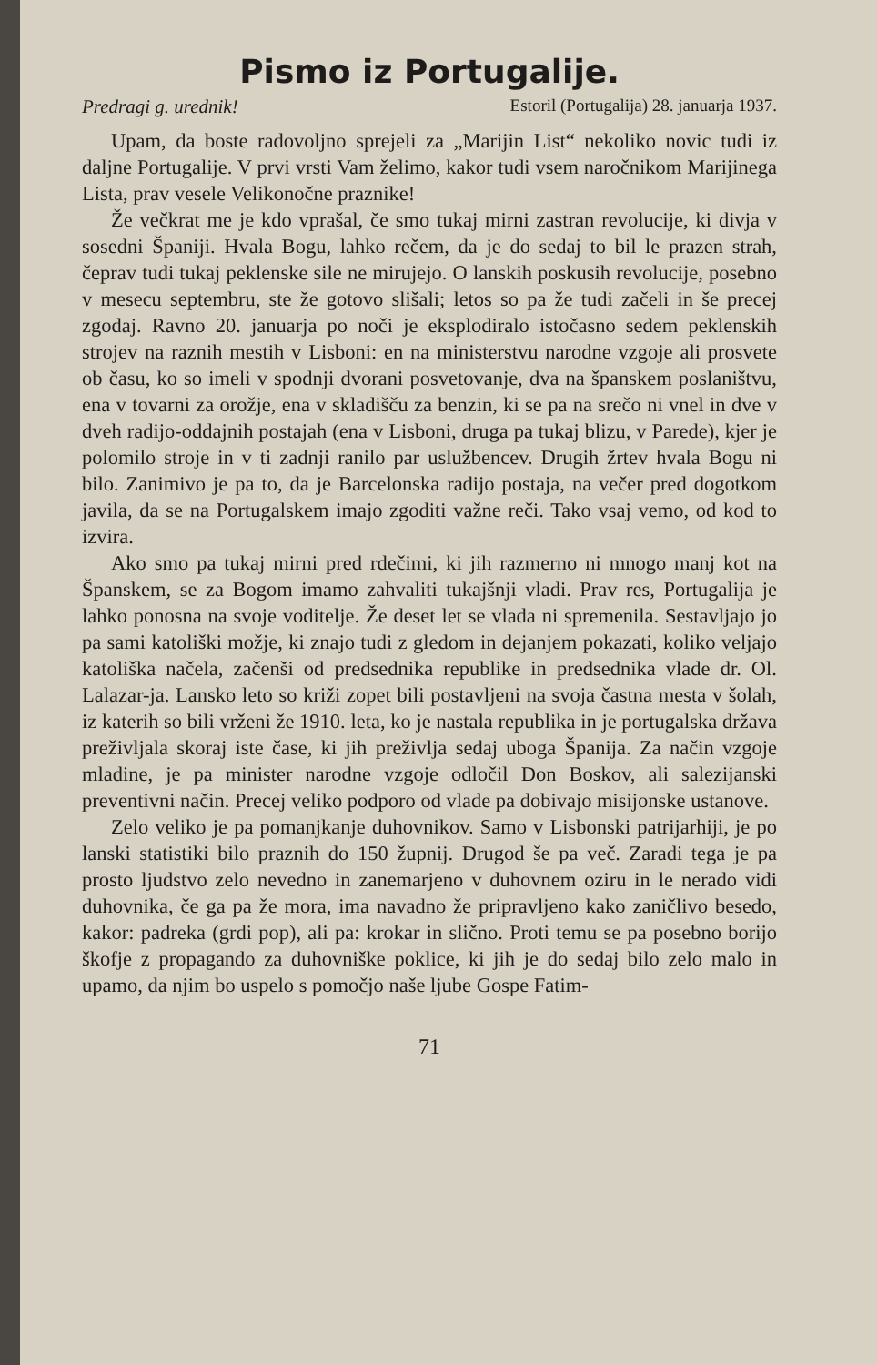Pismo iz Portugalije.
Predragi g. urednik! Estoril (Portugalija) 28. januarja 1937.
Upam, da boste radovoljno sprejeli za „Marijin List“ nekoliko novic tudi iz daljne Portugalije. V prvi vrsti Vam želimo, kakor tudi vsem naročnikom Marijinega Lista, prav vesele Velikonočne praznike!
Že večkrat me je kdo vprašal, če smo tukaj mirni zastran revolucije, ki divja v sosedni Španiji. Hvala Bogu, lahko rečem, da je do sedaj to bil le prazen strah, čeprav tudi tukaj peklenske sile ne mirujejo. O lanskih poskusih revolucije, posebno v mesecu septembru, ste že gotovo slišali; letos so pa že tudi začeli in še precej zgodaj. Ravno 20. januarja po noči je eksplodiralo istočasno sedem peklenskih strojev na raznih mestih v Lisboni: en na ministerstvu narodne vzgoje ali prosvete ob času, ko so imeli v spodnji dvorani posvetovanje, dva na španskem poslaništvu, ena v tovarni za orožje, ena v skladišču za benzin, ki se pa na srečo ni vnel in dve v dveh radijo-oddajnih postajah (ena v Lisboni, druga pa tukaj blizu, v Parede), kjer je polomilo stroje in v ti zadnji ranilo par uslužbencev. Drugih žrtev hvala Bogu ni bilo. Zanimivo je pa to, da je Barcelonska radijo postaja, na večer pred dogotkom javila, da se na Portugalskem imajo zgoditi važne reči. Tako vsaj vemo, od kod to izvira.
Ako smo pa tukaj mirni pred rdečimi, ki jih razmerno ni mnogo manj kot na Španskem, se za Bogom imamo zahvaliti tukajšnji vladi. Prav res, Portugalija je lahko ponosna na svoje voditelje. Že deset let se vlada ni spremenila. Sestavljajo jo pa sami katoliški možje, ki znajo tudi z gledom in dejanjem pokazati, koliko veljajo katoliška načela, začenši od predsednika republike in predsednika vlade dr. Ol. Lalazar-ja. Lansko leto so križi zopet bili postavljeni na svoja častna mesta v šolah, iz katerih so bili vrženi že 1910. leta, ko je nastala republika in je portugalska država preživljala skoraj iste čase, ki jih preživlja sedaj uboga Španija. Za način vzgoje mladine, je pa minister narodne vzgoje odločil Don Boskov, ali salezijanski preventivni način. Precej veliko podporo od vlade pa dobivajo misijonske ustanove.
Zelo veliko je pa pomanjkanje duhovnikov. Samo v Lisbonski patrijarhiji, je po lanski statistiki bilo praznih do 150 župnij. Drugod še pa več. Zaradi tega je pa prosto ljudstvo zelo nevedno in zanemarjeno v duhovnem oziru in le nerado vidi duhovnika, če ga pa že mora, ima navadno že pripravljeno kako zaničlivo besedo, kakor: padreka (grdi pop), ali pa: krokar in slično. Proti temu se pa posebno borijo škofje z propagando za duhovniške poklice, ki jih je do sedaj bilo zelo malo in upamo, da njim bo uspelo s pomočjo naše ljube Gospe Fatim-
71